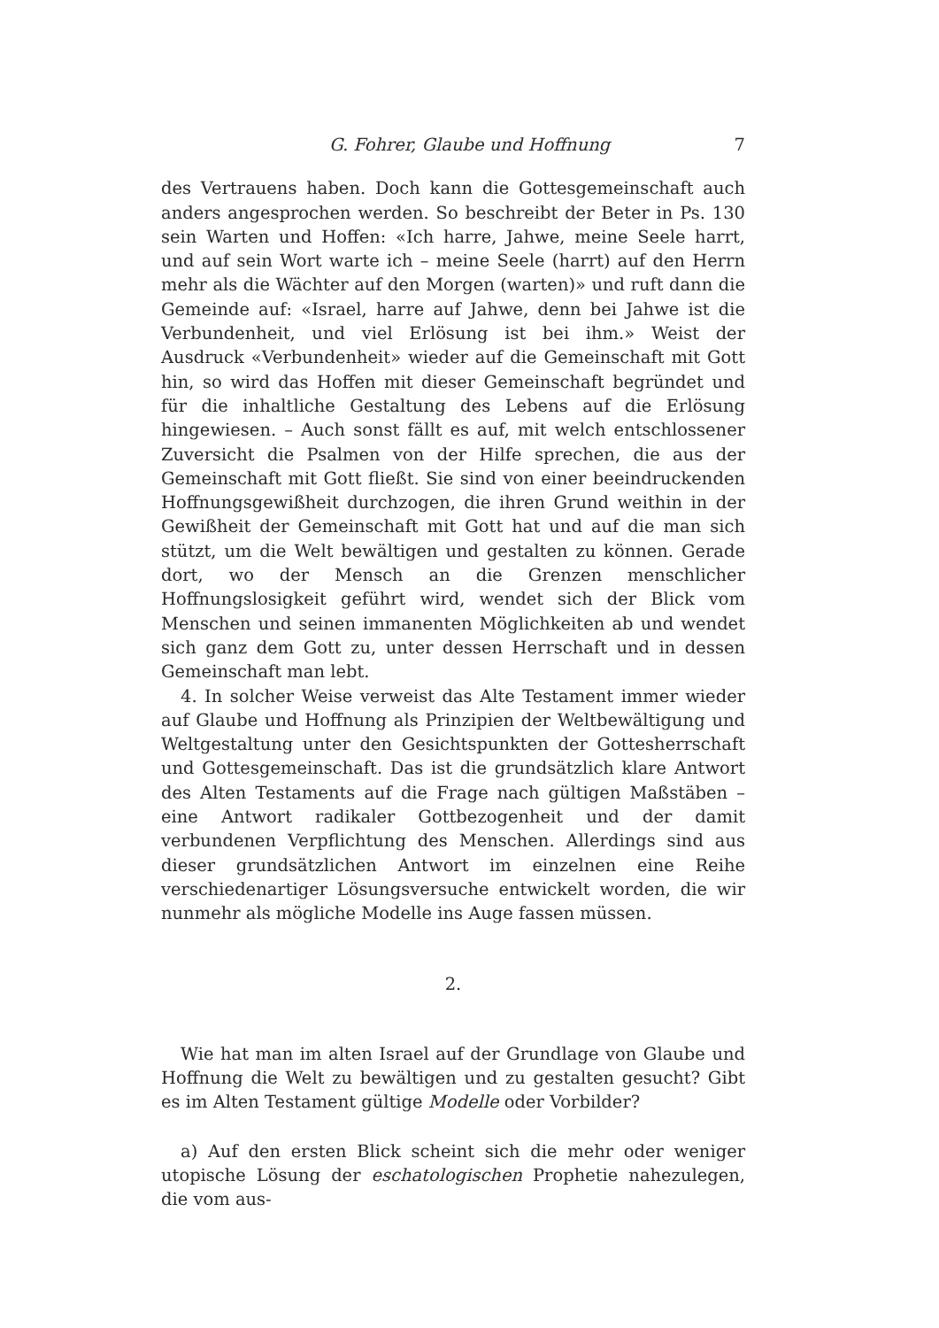G. Fohrer, Glaube und Hoffnung 7
des Vertrauens haben. Doch kann die Gottesgemeinschaft auch anders angesprochen werden. So beschreibt der Beter in Ps. 130 sein Warten und Hoffen: «Ich harre, Jahwe, meine Seele harrt, und auf sein Wort warte ich – meine Seele (harrt) auf den Herrn mehr als die Wächter auf den Morgen (warten)» und ruft dann die Gemeinde auf: «Israel, harre auf Jahwe, denn bei Jahwe ist die Verbundenheit, und viel Erlösung ist bei ihm.» Weist der Ausdruck «Verbundenheit» wieder auf die Gemeinschaft mit Gott hin, so wird das Hoffen mit dieser Gemeinschaft begründet und für die inhaltliche Gestaltung des Lebens auf die Erlösung hingewiesen. – Auch sonst fällt es auf, mit welch entschlossener Zuversicht die Psalmen von der Hilfe sprechen, die aus der Gemeinschaft mit Gott fließt. Sie sind von einer beeindruckenden Hoffnungsgewißheit durchzogen, die ihren Grund weithin in der Gewißheit der Gemeinschaft mit Gott hat und auf die man sich stützt, um die Welt bewältigen und gestalten zu können. Gerade dort, wo der Mensch an die Grenzen menschlicher Hoffnungslosigkeit geführt wird, wendet sich der Blick vom Menschen und seinen immanenten Möglichkeiten ab und wendet sich ganz dem Gott zu, unter dessen Herrschaft und in dessen Gemeinschaft man lebt.
4. In solcher Weise verweist das Alte Testament immer wieder auf Glaube und Hoffnung als Prinzipien der Weltbewältigung und Weltgestaltung unter den Gesichtspunkten der Gottesherrschaft und Gottesgemeinschaft. Das ist die grundsätzlich klare Antwort des Alten Testaments auf die Frage nach gültigen Maßstäben – eine Antwort radikaler Gottbezogenheit und der damit verbundenen Verpflichtung des Menschen. Allerdings sind aus dieser grundsätzlichen Antwort im einzelnen eine Reihe verschiedenartiger Lösungsversuche entwickelt worden, die wir nunmehr als mögliche Modelle ins Auge fassen müssen.
2.
Wie hat man im alten Israel auf der Grundlage von Glaube und Hoffnung die Welt zu bewältigen und zu gestalten gesucht? Gibt es im Alten Testament gültige Modelle oder Vorbilder?
a) Auf den ersten Blick scheint sich die mehr oder weniger utopische Lösung der eschatologischen Prophetie nahezulegen, die vom aus-